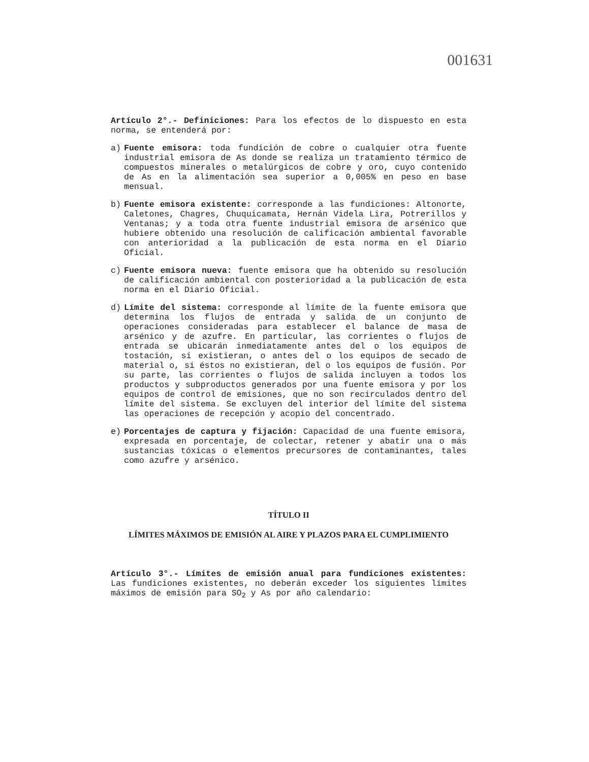001631
Artículo 2°.- Definiciones: Para los efectos de lo dispuesto en esta norma, se entenderá por:
a) Fuente emisora: toda fundición de cobre o cualquier otra fuente industrial emisora de As donde se realiza un tratamiento térmico de compuestos minerales o metalúrgicos de cobre y oro, cuyo contenido de As en la alimentación sea superior a 0,005% en peso en base mensual.
b) Fuente emisora existente: corresponde a las fundiciones: Altonorte, Caletones, Chagres, Chuquicamata, Hernán Videla Lira, Potrerillos y Ventanas; y a toda otra fuente industrial emisora de arsénico que hubiere obtenido una resolución de calificación ambiental favorable con anterioridad a la publicación de esta norma en el Diario Oficial.
c) Fuente emisora nueva: fuente emisora que ha obtenido su resolución de calificación ambiental con posterioridad a la publicación de esta norma en el Diario Oficial.
d) Límite del sistema: corresponde al límite de la fuente emisora que determina los flujos de entrada y salida de un conjunto de operaciones consideradas para establecer el balance de masa de arsénico y de azufre. En particular, las corrientes o flujos de entrada se ubicarán inmediatamente antes del o los equipos de tostación, si existieran, o antes del o los equipos de secado de material o, si éstos no existieran, del o los equipos de fusión. Por su parte, las corrientes o flujos de salida incluyen a todos los productos y subproductos generados por una fuente emisora y por los equipos de control de emisiones, que no son recirculados dentro del límite del sistema. Se excluyen del interior del límite del sistema las operaciones de recepción y acopio del concentrado.
e) Porcentajes de captura y fijación: Capacidad de una fuente emisora, expresada en porcentaje, de colectar, retener y abatir una o más sustancias tóxicas o elementos precursores de contaminantes, tales como azufre y arsénico.
TÍTULO II
LÍMITES MÁXIMOS DE EMISIÓN AL AIRE Y PLAZOS PARA EL CUMPLIMIENTO
Artículo 3°.- Límites de emisión anual para fundiciones existentes: Las fundiciones existentes, no deberán exceder los siguientes límites máximos de emisión para SO<sub>2</sub> y As por año calendario: